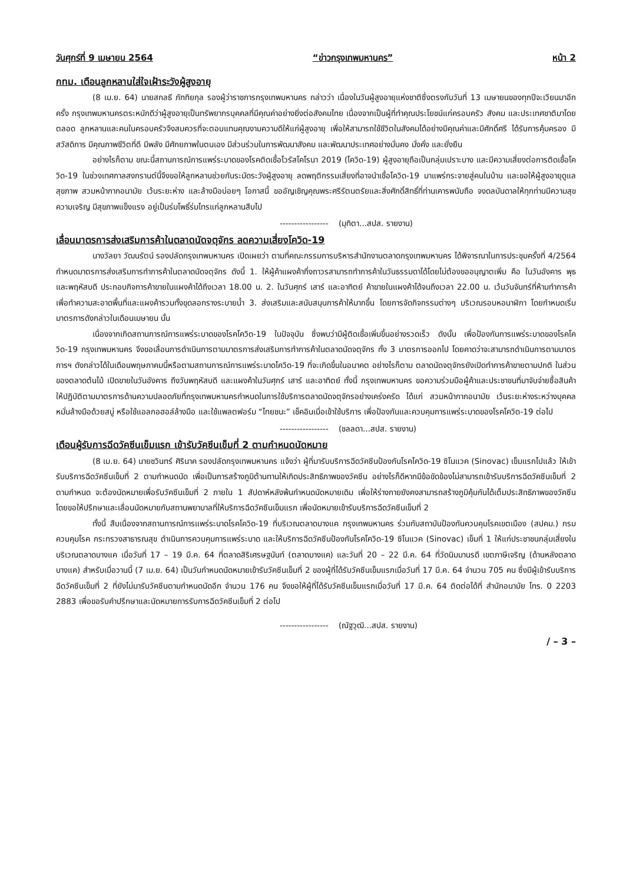วันศุกร์ที่ 9 เมษายน 2564 “ข่าวกรุงเทพมหานคร” หน้า 2
กทม. เตือนลูกหลานใส่ใจเฝ้าระวังผู้สูงอายุ
(8 เม.ย. 64) นายสกลธี ภัททิยกุล รองผู้ว่าราชการกรุงเทพมหานคร กล่าวว่า เนื่องในวันผู้สูงอายุแห่งชาติซึ่งตรงกับวันที่ 13 เมษายนของทุกปีจะเวียนมาอีกครั้ง กรุงเทพมหานครตระหนักดีว่าผู้สูงอายุเป็นทรัพยากรบุคคลที่มีคุณค่าอย่างยิ่งต่อสังคมไทย เนื่องจากเป็นผู้ที่ทำคุณประโยชน์แก่ครอบครัว สังคม และประเทศชาติมาโดยตลอด ลูกหลานและคนในครอบครัวจึงสมควรที่จะตอบแทนคุณงามความดีให้แก่ผู้สูงอายุ เพื่อให้สามารถใช้ชีวิตในสังคมได้อย่างมีคุณค่าและมีศักดิ์ศรี ได้รับการคุ้มครอง มีสวัสดิการ มีคุณภาพชีวิตที่ดี มีพลัง มีศักยภาพในตนเอง มีส่วนร่วมในการพัฒนาสังคม และพัฒนาประเทศอย่างมั่นคง มั่งคั่ง และยั่งยืน
อย่างไรก็ตาม ขณะนี้สถานการณ์การแพร่ระบาดของโรคติดเชื้อไวรัสโคโรนา 2019 (โควิด-19) ผู้สูงอายุถือเป็นกลุ่มเปราะบาง และมีความเสี่ยงต่อการติดเชื้อโควิด-19 ในช่วงเทศกาลสงกรานต์นี้จึงขอให้ลูกหลานช่วยกันระมัดระวังผู้สูงอายุ ลดพฤติกรรมเสี่ยงที่อาจนำเชื้อโควิด-19 มาแพร่กระจายสู่คนในบ้าน และขอให้ผู้สูงอายุดูแลสุขภาพ สวมหน้ากากอนามัย เว้นระยะห่าง และล้างมือบ่อยๆ โอกาสนี้ ขออัญเชิญคุณพระศรีรัตนตรัยและสิ่งศักดิ์สิทธิ์ที่ท่านเคารพนับถือ จงดลบันดาลให้ทุกท่านมีความสุขความเจริญ มีสุขภาพแข็งแรง อยู่เป็นร่มโพธิ์ร่มไทรแก่ลูกหลานสืบไป
----------------- (มุทิตา...สปส. รายงาน)
เลื่อนมาตรการส่งเสริมการค้าในตลาดนัดจตุจักร ลดความเสี่ยงโควิด-19
นางวัลยา วัฒนรัตน์ รองปลัดกรุงเทพมหานคร เปิดเผยว่า ตามที่คณะกรรมการบริหารสำนักงานตลาดกรุงเทพมหานคร ได้พิจารณาในการประชุมครั้งที่ 4/2564 กำหนดมาตรการส่งเสริมการทำการค้าในตลาดนัดจตุจักร ดังนี้ 1. ให้ผู้ค้าแผงค้ากึ่งถาวรสามารถทำการค้าในวันธรรมดาได้โดยไม่ต้องขออนุญาตเพิ่ม คือ ในวันอังคาร พุธ และพฤหัสบดี ประกอบกิจการค้าขายในแผงค้าได้ถึงเวลา 18.00 น. 2. ในวันศุกร์ เสาร์ และอาทิตย์ ค้าขายในแผงค้าได้จนถึงเวลา 22.00 น. เว้นวันจันทร์ที่ห้ามทำการค้าเพื่อทำความสะอาดพื้นที่และแผงค้ารวมทั้งขุดลอกรางระบายน้ำ 3. ส่งเสริมและสนับสนุนการค้าให้มากขึ้น โดยการจัดกิจกรรมต่างๆ บริเวณรอบหอนาฬิกา โดยกำหนดเริ่มมาตรการดังกล่าวในเดือนเมษายน นั้น
เนื่องจากเกิดสถานการณ์การแพร่ระบาดของโรคโควิด-19 ในปัจจุบัน ซึ่งพบว่ามีผู้ติดเชื้อเพิ่มขึ้นอย่างรวดเร็ว ดังนั้น เพื่อป้องกันการแพร่ระบาดของโรคโควิด-19 กรุงเทพมหานคร จึงขอเลื่อนการดำเนินการตามมาตรการส่งเสริมการทำการค้าในตลาดนัดจตุจักร ทั้ง 3 มาตรการออกไป โดยคาดว่าจะสามารถดำเนินการตามมาตรการฯ ดังกล่าวได้ในเดือนพฤษภาคมนี้หรือตามสถานการณ์การแพร่ระบาดโควิด-19 ที่จะเกิดขึ้นในอนาคต อย่างไรก็ตาม ตลาดนัดจตุจักรยังเปิดทำการค้าขายตามปกติ ในส่วนของตลาดต้นไม้ เปิดขายในวันอังคาร ถึงวันพฤหัสบดี และแผงค้าในวันศุกร์ เสาร์ และอาทิตย์ ทั้งนี้ กรุงเทพมหานคร ขอความร่วมมือผู้ค้าและประชาชนที่มาจับจ่ายซื้อสินค้า ให้ปฏิบัติตามมาตรการด้านความปลอดภัยที่กรุงเทพมหานครกำหนดในการใช้บริการตลาดนัดจตุจักรอย่างเคร่งครัด ได้แก่ สวมหน้ากากอนามัย เว้นระยะห่างระหว่างบุคคล หมั่นล้างมือด้วยสบู่ หรือใช้แอลกอฮอล์ล้างมือ และใช้แพลตฟอร์ม “ไทยชนะ” เช็คอินเมื่อเข้าใช้บริการ เพื่อป้องกันและควบคุมการแพร่ระบาดของโรคโควิด-19 ต่อไป
----------------- (ชลลดา...สปส. รายงาน)
เตือนผู้รับการฉีดวัคซีนเข็มแรก เข้ารับวัคซีนเข็มที่ 2 ตามกำหนดนัดหมาย
(8 เม.ย. 64) นายชวินทร์ ศิรินาค รองปลัดกรุงเทพมหานคร แจ้งว่า ผู้ที่มารับบริการฉีดวัคซีนป้องกันโรคโควิด-19 ซิโนแวค (Sinovac) เข็มแรกไปแล้ว ให้เข้ารับบริการฉีดวัคซีนเข็มที่ 2 ตามกำหนดนัด เพื่อเป็นการสร้างภูมิต้านทานให้เกิดประสิทธิภาพของวัคซีน อย่างไรก็ดีหากมีข้อขัดข้องไม่สามารถเข้ารับบริการฉีดวัคซีนเข็มที่ 2 ตามกำหนด จะต้องนัดหมายเพื่อรับวัคซีนเข็มที่ 2 ภายใน 1 สัปดาห์หลังพ้นกำหนดนัดหมายเดิม เพื่อให้ร่างกายยังคงสามารถสร้างภูมิคุ้มกันได้เต็มประสิทธิภาพของวัคซีน โดยขอให้ปรึกษาและเลื่อนนัดหมายกับสถานพยาบาลที่ให้บริการฉีดวัคซีนเข็มแรก เพื่อนัดหมายเข้ารับบริการฉีดวัคซีนเข็มที่ 2
ทั้งนี้ สืบเนื่องจากสถานการณ์การแพร่ระบาดโรคโควิด-19 ที่บริเวณตลาดบางแค กรุงเทพมหานคร ร่วมกับสถาบันป้องกันควบคุมโรคเขตเมือง (สปคม.) กรมควบคุมโรค กระทรวงสาธารณสุข ดำเนินการควบคุมการแพร่ระบาด และให้บริการฉีดวัคซีนป้องกันโรคโควิด-19 ซิโนแวค (Sinovac) เข็มที่ 1 ให้แก่ประชาชนกลุ่มเสี่ยงในบริเวณตลาดบางแค เมื่อวันที่ 17 – 19 มี.ค. 64 ที่ตลาดสิริเศรษฐนันท์ (ตลาดบางแค) และวันที่ 20 – 22 มี.ค. 64 ที่วัดนิมมานรดี เขตภาษีเจริญ (ด้านหลังตลาดบางแค) สำหรับเมื่อวานนี้ (7 เม.ย. 64) เป็นวันกำหนดนัดหมายเข้ารับวัคซีนเข็มที่ 2 ของผู้ที่ได้รับวัคซีนเข็มแรกเมื่อวันที่ 17 มี.ค. 64 จำนวน 705 คน ซึ่งมีผู้เข้ารับบริการฉีดวัคซีนเข็มที่ 2 ที่ยังไม่มารับวัคซีนตามกำหนดนัดอีก จำนวน 176 คน จึงขอให้ผู้ที่ได้รับวัคซีนเข็มแรกเมื่อวันที่ 17 มี.ค. 64 ติดต่อได้ที่ สำนักอนามัย โทร. 0 2203 2883 เพื่อขอรับคำปรึกษาและนัดหมายการรับการฉีดวัคซีนเข็มที่ 2 ต่อไป
----------------- (ณัฐวุฒิ...สปส. รายงาน)
/ – 3 –